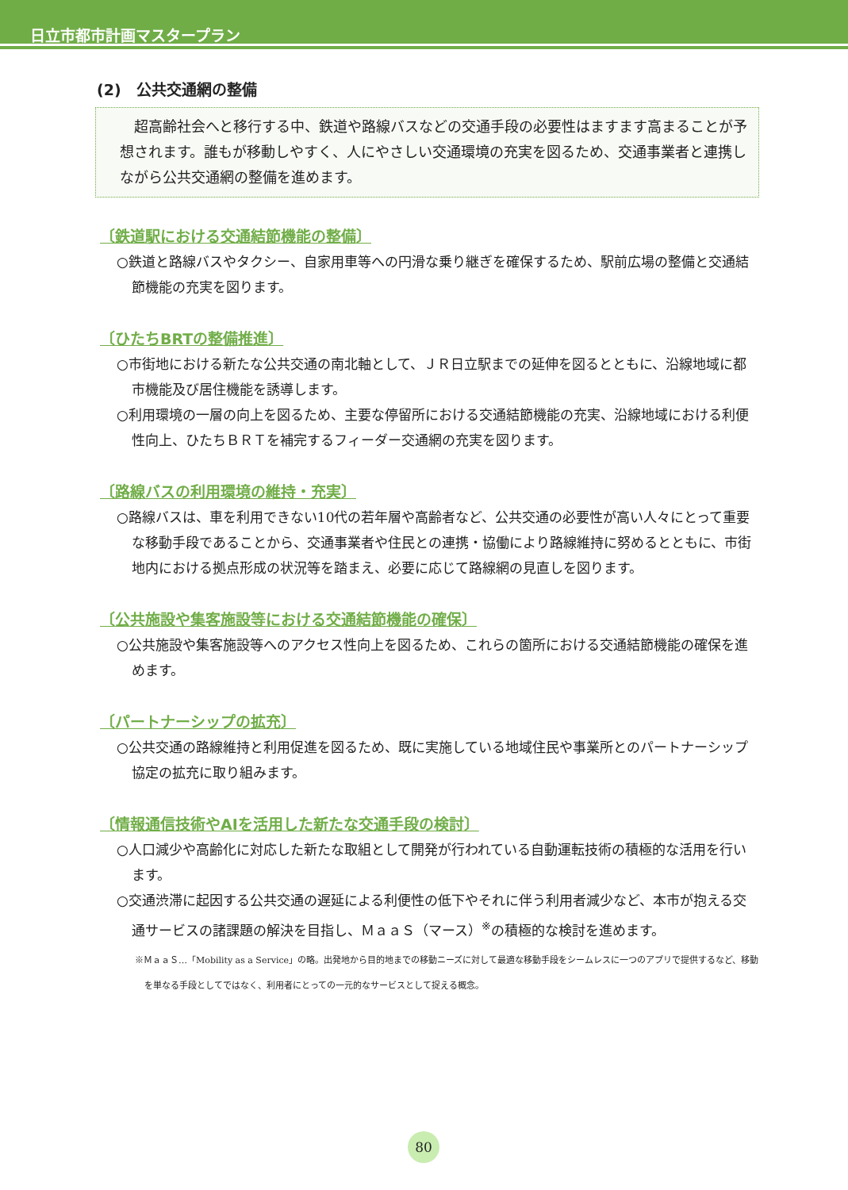日立市都市計画マスタープラン
(2)　公共交通網の整備
　超高齢社会へと移行する中、鉄道や路線バスなどの交通手段の必要性はますます高まることが予想されます。誰もが移動しやすく、人にやさしい交通環境の充実を図るため、交通事業者と連携しながら公共交通網の整備を進めます。
〔鉄道駅における交通結節機能の整備〕
○鉄道と路線バスやタクシー、自家用車等への円滑な乗り継ぎを確保するため、駅前広場の整備と交通結節機能の充実を図ります。
〔ひたちBRTの整備推進〕
○市街地における新たな公共交通の南北軸として、ＪＲ日立駅までの延伸を図るとともに、沿線地域に都市機能及び居住機能を誘導します。
○利用環境の一層の向上を図るため、主要な停留所における交通結節機能の充実、沿線地域における利便性向上、ひたちＢＲＴを補完するフィーダー交通網の充実を図ります。
〔路線バスの利用環境の維持・充実〕
○路線バスは、車を利用できない10代の若年層や高齢者など、公共交通の必要性が高い人々にとって重要な移動手段であることから、交通事業者や住民との連携・協働により路線維持に努めるとともに、市街地内における拠点形成の状況等を踏まえ、必要に応じて路線網の見直しを図ります。
〔公共施設や集客施設等における交通結節機能の確保〕
○公共施設や集客施設等へのアクセス性向上を図るため、これらの箇所における交通結節機能の確保を進めます。
〔パートナーシップの拡充〕
○公共交通の路線維持と利用促進を図るため、既に実施している地域住民や事業所とのパートナーシップ協定の拡充に取り組みます。
〔情報通信技術やAIを活用した新たな交通手段の検討〕
○人口減少や高齢化に対応した新たな取組として開発が行われている自動運転技術の積極的な活用を行います。
○交通渋滞に起因する公共交通の遅延による利便性の低下やそれに伴う利用者減少など、本市が抱える交通サービスの諸課題の解決を目指し、ＭａａＳ（マース）<sup>※</sup>の積極的な検討を進めます。
※ＭａａＳ…「Mobility as a Service」の略。出発地から目的地までの移動ニーズに対して最適な移動手段をシームレスに一つのアプリで提供するなど、移動を単なる手段としてではなく、利用者にとっての一元的なサービスとして捉える概念。
80